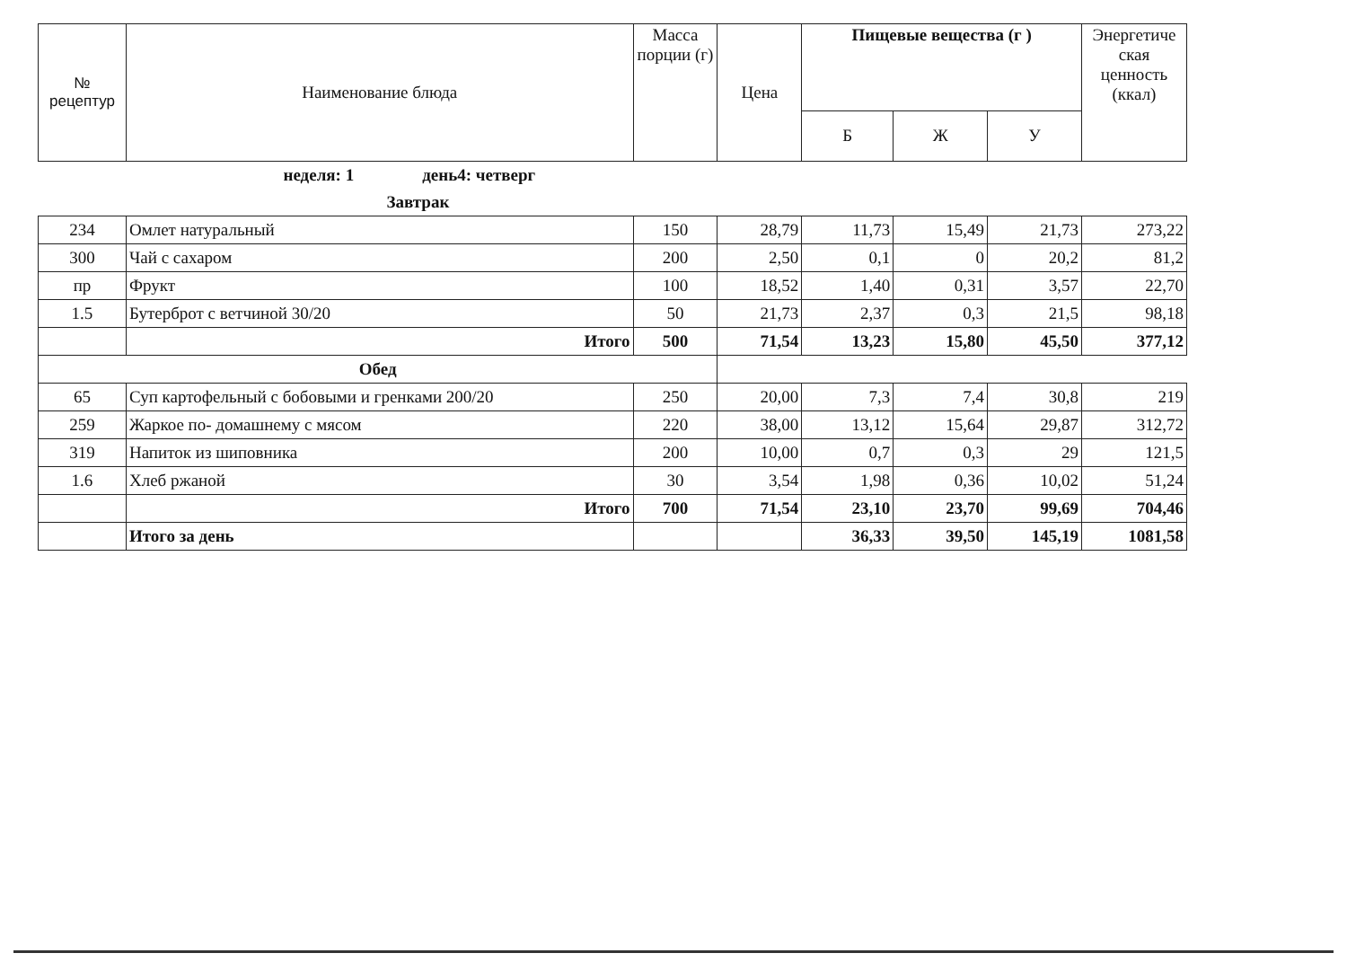| № рецептур | Наименование блюда | Масса порции (г) | Цена | Пищевые вещества (г ) | | | Энергетиче ская ценность (ккал) |
| --- | --- | --- | --- | --- | --- | --- | --- |
| | | | | Б | Ж | У | |
| | неделя: 1 день4: четверг | | | | | | |
| | Завтрак | | | | | | |
| 234 | Омлет натуральный | 150 | 28,79 | 11,73 | 15,49 | 21,73 | 273,22 |
| 300 | Чай с сахаром | 200 | 2,50 | 0,1 | 0 | 20,2 | 81,2 |
| пр | Фрукт | 100 | 18,52 | 1,40 | 0,31 | 3,57 | 22,70 |
| 1.5 | Бутерброт с ветчиной 30/20 | 50 | 21,73 | 2,37 | 0,3 | 21,5 | 98,18 |
| | Итого | 500 | 71,54 | 13,23 | 15,80 | 45,50 | 377,12 |
| Обед | | | | | | | |
| 65 | Суп картофельный с бобовыми и гренками 200/20 | 250 | 20,00 | 7,3 | 7,4 | 30,8 | 219 |
| 259 | Жаркое по- домашнему с мясом | 220 | 38,00 | 13,12 | 15,64 | 29,87 | 312,72 |
| 319 | Напиток из шиповника | 200 | 10,00 | 0,7 | 0,3 | 29 | 121,5 |
| 1.6 | Хлеб ржаной | 30 | 3,54 | 1,98 | 0,36 | 10,02 | 51,24 |
| | Итого | 700 | 71,54 | 23,10 | 23,70 | 99,69 | 704,46 |
| | Итого за день | | | 36,33 | 39,50 | 145,19 | 1081,58 |